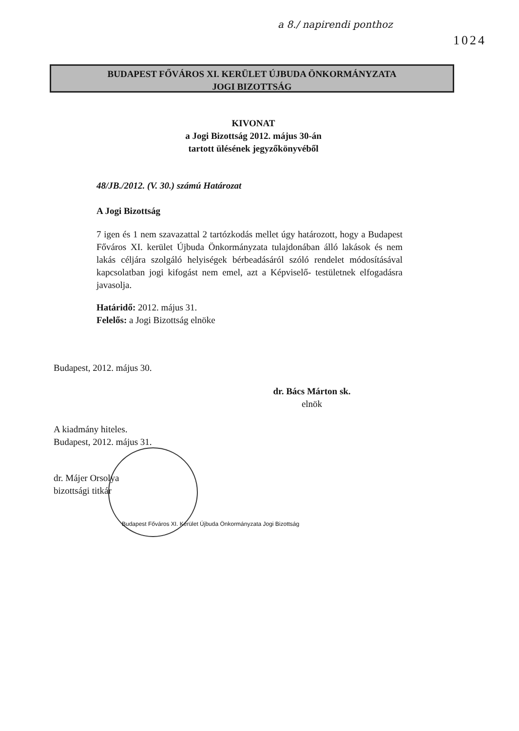a 8./ napirendi ponthoz
1024
BUDAPEST FŐVÁROS XI. KERÜLET ÚJBUDA ÖNKORMÁNYZATA
JOGI BIZOTTSÁG
KIVONAT
a Jogi Bizottság 2012. május 30-án
tartott ülésének jegyzőkönyvéből
48/JB./2012. (V. 30.) számú Határozat
A Jogi Bizottság
7 igen és 1 nem szavazattal 2 tartózkodás mellet úgy határozott, hogy a Budapest Főváros XI. kerület Újbuda Önkormányzata tulajdonában álló lakások és nem lakás céljára szolgáló helyiségek bérbeadásáról szóló rendelet módosításával kapcsolatban jogi kifogást nem emel, azt a Képviselő- testületnek elfogadásra javasolja.
Határidő: 2012. május 31.
Felelős: a Jogi Bizottság elnöke
Budapest, 2012. május 30.
dr. Bács Márton sk.
elnök
A kiadmány hiteles.
Budapest, 2012. május 31.
dr. Májer Orsolya
bizottsági titkár
Budapest Főváros XI. Kerület Újbuda Önkormányzata Jogi Bizottság